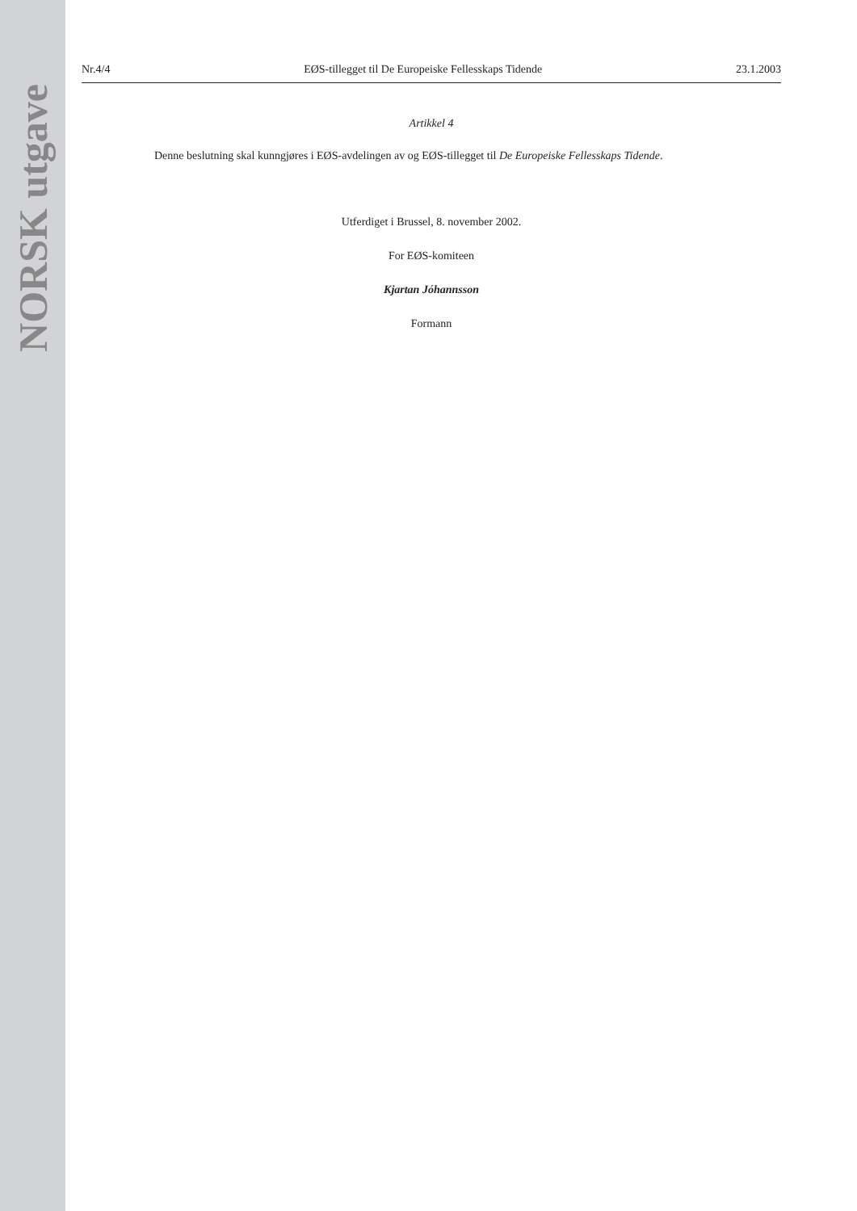NORSK utgave
Nr.4/4 EØS-tillegget til De Europeiske Fellesskaps Tidende 23.1.2003
Artikkel 4
Denne beslutning skal kunngjøres i EØS-avdelingen av og EØS-tillegget til De Europeiske Fellesskaps Tidende.
Utferdiget i Brussel, 8. november 2002.
For EØS-komiteen
Kjartan Jóhannsson
Formann